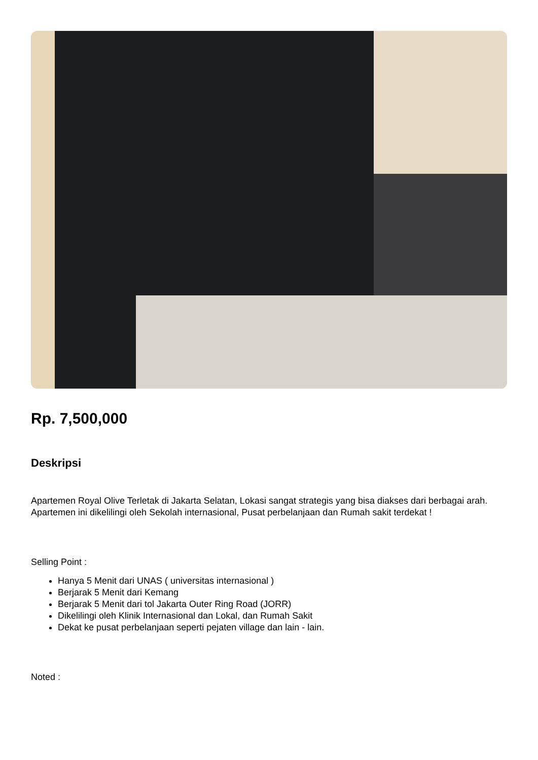Rp. 7,500,000
Deskripsi
Apartemen Royal Olive Terletak di Jakarta Selatan, Lokasi sangat strategis yang bisa diakses dari berbagai arah. Apartemen ini dikelilingi oleh Sekolah internasional, Pusat perbelanjaan dan Rumah sakit terdekat !
Selling Point :
Hanya 5 Menit dari UNAS ( universitas internasional )
Berjarak 5 Menit dari Kemang
Berjarak 5 Menit dari tol Jakarta Outer Ring Road (JORR)
Dikelilingi oleh Klinik Internasional dan Lokal, dan Rumah Sakit
Dekat ke pusat perbelanjaan seperti pejaten village dan lain - lain.
Noted :